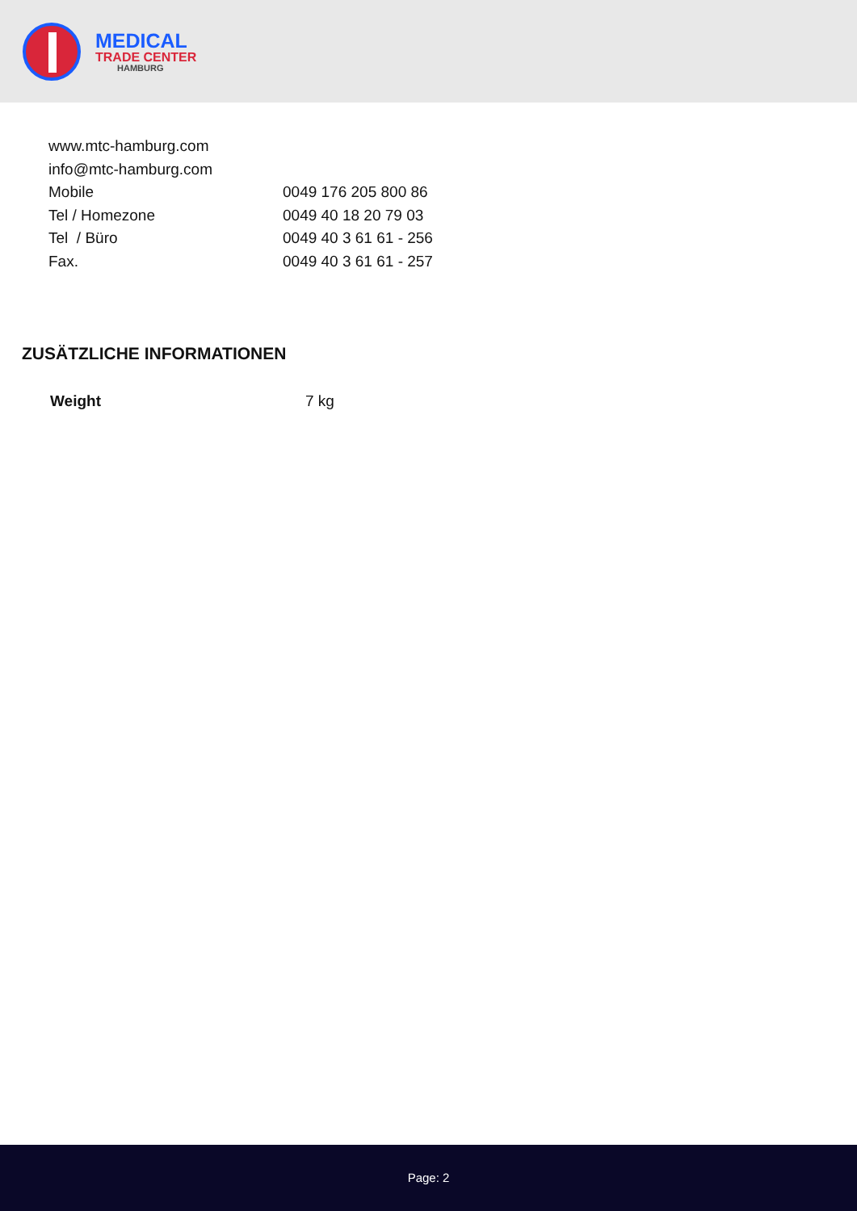MEDICAL
TRADE CENTER
HAMBURG
www.mtc-hamburg.com
info@mtc-hamburg.com
| Mobile | 0049 176 205 800 86 |
| Tel / Homezone | 0049 40 18 20 79 03 |
| Tel / Büro | 0049 40 3 61 61 - 256 |
| Fax. | 0049 40 3 61 61 - 257 |
ZUSÄTZLICHE INFORMATIONEN
| Weight | 7 kg |
Page: 2